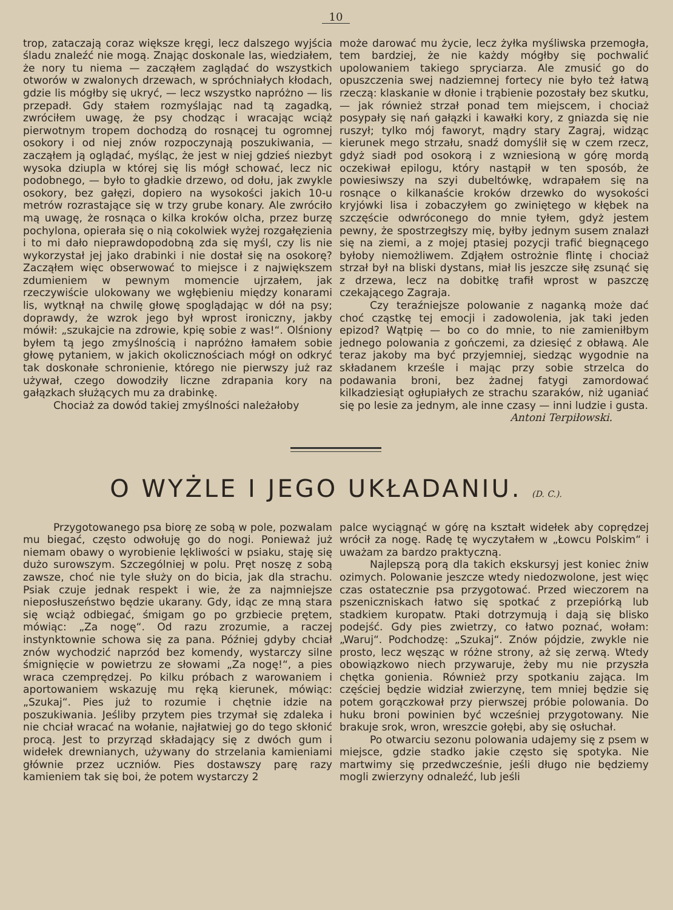10
trop, zataczają coraz większe kręgi, lecz dalszego wyjścia śladu znaleźć nie mogą. Znając doskonale las, wiedziałem, że nory tu niema — zacząłem zaglądać do wszystkich otworów w zwalonych drzewach, w spróchniałych kłodach, gdzie lis mógłby się ukryć, — lecz wszystko napróżno — lis przepadł. Gdy stałem rozmyślając nad tą zagadką, zwróciłem uwagę, że psy chodząc i wracając wciąż pierwotnym tropem dochodzą do rosnącej tu ogromnej osokory i od niej znów rozpoczynają poszukiwania, — zacząłem ją oglądać, myśląc, że jest w niej gdzieś niezbyt wysoka dziupla w której się lis mógł schować, lecz nic podobnego, — było to gładkie drzewo, od dołu, jak zwykle osokory, bez gałęzi, dopiero na wysokości jakich 10-u metrów rozrastające się w trzy grube konary. Ale zwróciło mą uwagę, że rosnąca o kilka kroków olcha, przez burzę pochylona, opierała się o nią cokolwiek wyżej rozgałęzienia i to mi dało nieprawdopodobną zda się myśl, czy lis nie wykorzystał jej jako drabinki i nie dostał się na osokorę? Zacząłem więc obserwować to miejsce i z największem zdumieniem w pewnym momencie ujrzałem, jak rzeczywiście ulokowany we wgłębieniu między konarami lis, wytknął na chwilę głowę spoglądając w dół na psy; doprawdy, że wzrok jego był wprost ironiczny, jakby mówił: „szukajcie na zdrowie, kpię sobie z was!“. Olśniony byłem tą jego zmyślnością i napróżno łamałem sobie głowę pytaniem, w jakich okolicznościach mógł on odkryć tak doskonałe schronienie, którego nie pierwszy już raz używał, czego dowodziły liczne zdrapania kory na gałązkach służących mu za drabinkę.
Chociaż za dowód takiej zmyślności należałoby
może darować mu życie, lecz żyłka myśliwska przemogła, tem bardziej, że nie każdy mógłby się pochwalić upolowaniem takiego spryciarza. Ale zmusić go do opuszczenia swej nadziemnej fortecy nie było też łatwą rzeczą: klaskanie w dłonie i trąbienie pozostały bez skutku, — jak również strzał ponad tem miejscem, i chociaż posypały się nań gałązki i kawałki kory, z gniazda się nie ruszył; tylko mój faworyt, mądry stary Zagraj, widząc kierunek mego strzału, snadź domyślił się w czem rzecz, gdyż siadł pod osokorą i z wzniesioną w górę mordą oczekiwał epilogu, który nastąpił w ten sposób, że powiesiwszy na szyi dubeltówkę, wdrapałem się na rosnące o kilkanaście kroków drzewko do wysokości kryjówki lisa i zobaczyłem go zwiniętego w kłębek na szczęście odwróconego do mnie tyłem, gdyż jestem pewny, że spostrzegłszy mię, byłby jednym susem znalazł się na ziemi, a z mojej ptasiej pozycji trafić biegnącego byłoby niemożliwem. Zdjąłem ostrożnie flintę i chociaż strzał był na bliski dystans, miał lis jeszcze siłę zsunąć się z drzewa, lecz na dobitkę trafił wprost w paszczę czekającego Zagraja.
Czy teraźniejsze polowanie z naganką może dać choć cząstkę tej emocji i zadowolenia, jak taki jeden epizod? Wątpię — bo co do mnie, to nie zamieniłbym jednego polowania z gończemi, za dziesięć z obławą. Ale teraz jakoby ma być przyjemniej, siedząc wygodnie na składanem krześle i mając przy sobie strzelca do podawania broni, bez żadnej fatygi zamordować kilkadziesiąt ogłupiałych ze strachu szaraków, niż uganiać się po lesie za jednym, ale inne czasy — inni ludzie i gusta.
Antoni Terpiłowski.
O WYŻLE I JEGO UKŁADANIU. (D. C.).
Przygotowanego psa biorę ze sobą w pole, pozwalam mu biegać, często odwołuję go do nogi. Ponieważ już niemam obawy o wyrobienie lękliwości w psiaku, staję się dużo surowszym. Szczególniej w polu. Pręt noszę z sobą zawsze, choć nie tyle służy on do bicia, jak dla strachu. Psiak czuje jednak respekt i wie, że za najmniejsze nieposłuszeństwo będzie ukarany. Gdy, idąc ze mną stara się wciąż odbiegać, śmigam go po grzbiecie prętem, mówiąc: „Za nogę“. Od razu zrozumie, a raczej instynktownie schowa się za pana. Później gdyby chciał znów wychodzić naprzód bez komendy, wystarczy silne śmignięcie w powietrzu ze słowami „Za nogę!“, a pies wraca czemprędzej. Po kilku próbach z warowaniem i aportowaniem wskazuję mu ręką kierunek, mówiąc: „Szukaj“. Pies już to rozumie i chętnie idzie na poszukiwania. Jeśliby przytem pies trzymał się zdaleka i nie chciał wracać na wołanie, najłatwiej go do tego skłonić procą. Jest to przyrząd składający się z dwóch gum i widełek drewnianych, używany do strzelania kamieniami głównie przez uczniów. Pies dostawszy parę razy kamieniem tak się boi, że potem wystarczy 2
palce wyciągnąć w górę na kształt widełek aby coprędzej wrócił za nogę. Radę tę wyczytałem w „Łowcu Polskim“ i uważam za bardzo praktyczną.
Najlepszą porą dla takich ekskursyj jest koniec żniw ozimych. Polowanie jeszcze wtedy niedozwolone, jest więc czas ostatecznie psa przygotować. Przed wieczorem na pszeniczniskach łatwo się spotkać z przepiórką lub stadkiem kuropatw. Ptaki dotrzymują i dają się blisko podejść. Gdy pies zwietrzy, co łatwo poznać, wołam: „Waruj“. Podchodzę: „Szukaj“. Znów pójdzie, zwykle nie prosto, lecz węsząc w różne strony, aż się zerwą. Wtedy obowiązkowo niech przywaruje, żeby mu nie przyszła chętka gonienia. Również przy spotkaniu zająca. Im częściej będzie widział zwierzynę, tem mniej będzie się potem gorączkował przy pierwszej próbie polowania. Do huku broni powinien być wcześniej przygotowany. Nie brakuje srok, wron, wreszcie gołębi, aby się osłuchał.
Po otwarciu sezonu polowania udajemy się z psem w miejsce, gdzie stadko jakie często się spotyka. Nie martwimy się przedwcześnie, jeśli długo nie będziemy mogli zwierzyny odnaleźć, lub jeśli